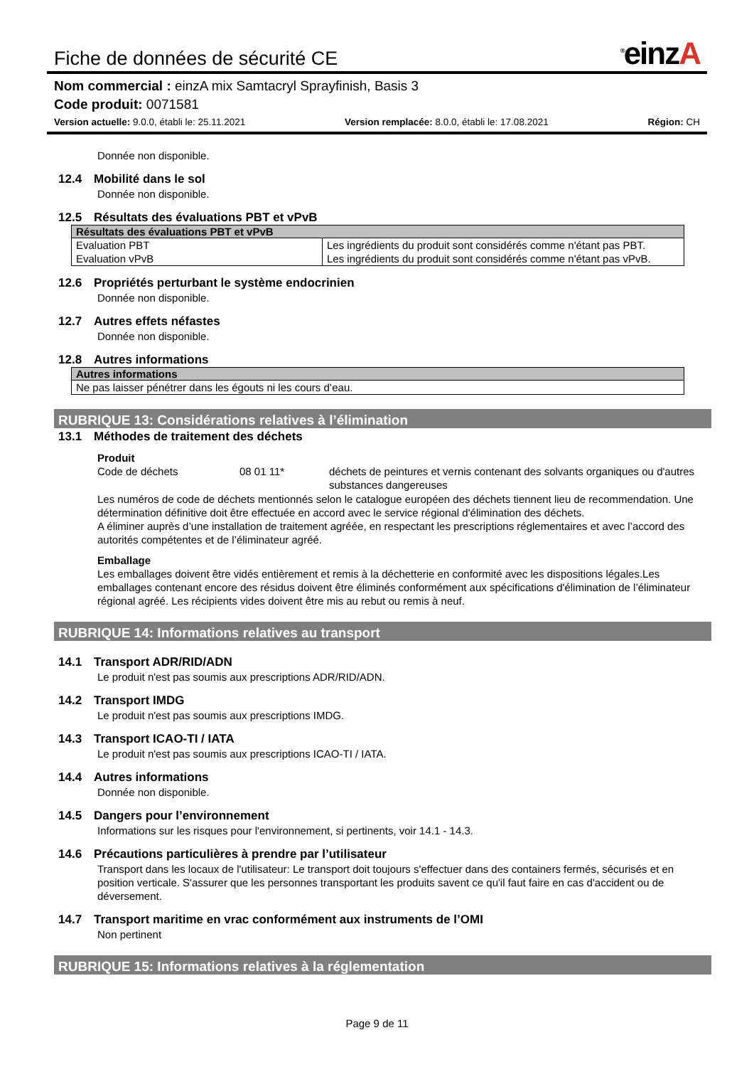Fiche de données de sécurité CE
<sup>®</sup>einzA
Nom commercial : einzA mix Samtacryl Sprayfinish, Basis 3
Code produit: 0071581
Version actuelle: 9.0.0, établi le: 25.11.2021 Version remplacée: 8.0.0, établi le: 17.08.2021 Région: CH
Donnée non disponible.
12.4 Mobilité dans le sol
Donnée non disponible.
12.5 Résultats des évaluations PBT et vPvB
| Résultats des évaluations PBT et vPvB | |
| --- | --- |
| Evaluation PBT Evaluation vPvB | Les ingrédients du produit sont considérés comme n'étant pas PBT. Les ingrédients du produit sont considérés comme n'étant pas vPvB. |
12.6 Propriétés perturbant le système endocrinien
Donnée non disponible.
12.7 Autres effets néfastes
Donnée non disponible.
12.8 Autres informations
| Autres informations |
| --- |
| Ne pas laisser pénétrer dans les égouts ni les cours d’eau. |
RUBRIQUE 13: Considérations relatives à l’élimination
13.1 Méthodes de traitement des déchets
Produit
Code de déchets 08 01 11* déchets de peintures et vernis contenant des solvants organiques ou d'autres substances dangereuses
Les numéros de code de déchets mentionnés selon le catalogue européen des déchets tiennent lieu de recommendation. Une détermination définitive doit être effectuée en accord avec le service régional d'élimination des déchets.
A éliminer auprès d’une installation de traitement agréée, en respectant les prescriptions réglementaires et avec l’accord des autorités compétentes et de l’éliminateur agréé.
Emballage
Les emballages doivent être vidés entièrement et remis à la déchetterie en conformité avec les dispositions légales.Les emballages contenant encore des résidus doivent être éliminés conformément aux spécifications d'élimination de l’éliminateur régional agréé. Les récipients vides doivent être mis au rebut ou remis à neuf.
RUBRIQUE 14: Informations relatives au transport
14.1 Transport ADR/RID/ADN
Le produit n'est pas soumis aux prescriptions ADR/RID/ADN.
14.2 Transport IMDG
Le produit n'est pas soumis aux prescriptions IMDG.
14.3 Transport ICAO-TI / IATA
Le produit n'est pas soumis aux prescriptions ICAO-TI / IATA.
14.4 Autres informations
Donnée non disponible.
14.5 Dangers pour l’environnement
Informations sur les risques pour l'environnement, si pertinents, voir 14.1 - 14.3.
14.6 Précautions particulières à prendre par l’utilisateur
Transport dans les locaux de l'utilisateur: Le transport doit toujours s'effectuer dans des containers fermés, sécurisés et en position verticale. S'assurer que les personnes transportant les produits savent ce qu'il faut faire en cas d'accident ou de déversement.
14.7 Transport maritime en vrac conformément aux instruments de l’OMI
Non pertinent
RUBRIQUE 15: Informations relatives à la réglementation
Page 9 de 11